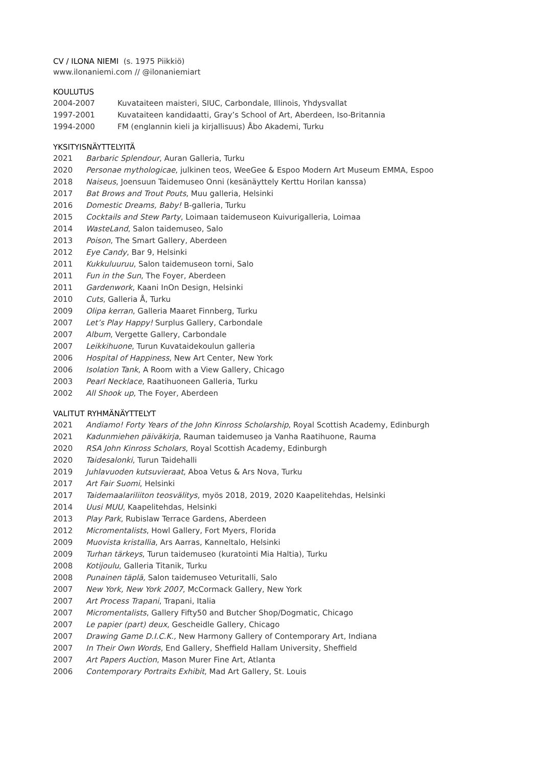CV / ILONA NIEMI (s. 1975 Piikkiö)
www.ilonaniemi.com // @ilonaniemiart
KOULUTUS
2004-2007 Kuvataiteen maisteri, SIUC, Carbondale, Illinois, Yhdysvallat
1997-2001 Kuvataiteen kandidaatti, Gray’s School of Art, Aberdeen, Iso-Britannia
1994-2000 FM (englannin kieli ja kirjallisuus) Åbo Akademi, Turku
YKSITYISNÄYTTELYITÄ
2021 Barbaric Splendour, Auran Galleria, Turku
2020 Personae mythologicae, julkinen teos, WeeGee & Espoo Modern Art Museum EMMA, Espoo
2018 Naiseus, Joensuun Taidemuseo Onni (kesänäyttely Kerttu Horilan kanssa)
2017 Bat Brows and Trout Pouts, Muu galleria, Helsinki
2016 Domestic Dreams, Baby! B-galleria, Turku
2015 Cocktails and Stew Party, Loimaan taidemuseon Kuivurigalleria, Loimaa
2014 WasteLand, Salon taidemuseo, Salo
2013 Poison, The Smart Gallery, Aberdeen
2012 Eye Candy, Bar 9, Helsinki
2011 Kukkuluuruu, Salon taidemuseon torni, Salo
2011 Fun in the Sun, The Foyer, Aberdeen
2011 Gardenwork, Kaani InOn Design, Helsinki
2010 Cuts, Galleria Å, Turku
2009 Olipa kerran, Galleria Maaret Finnberg, Turku
2007 Let’s Play Happy! Surplus Gallery, Carbondale
2007 Album, Vergette Gallery, Carbondale
2007 Leikkihuone, Turun Kuvataidekoulun galleria
2006 Hospital of Happiness, New Art Center, New York
2006 Isolation Tank, A Room with a View Gallery, Chicago
2003 Pearl Necklace, Raatihuoneen Galleria, Turku
2002 All Shook up, The Foyer, Aberdeen
VALITUT RYHMÄNÄYTTELYT
2021 Andiamo! Forty Years of the John Kinross Scholarship, Royal Scottish Academy, Edinburgh
2021 Kadunmiehen päiväkirja, Rauman taidemuseo ja Vanha Raatihuone, Rauma
2020 RSA John Kinross Scholars, Royal Scottish Academy, Edinburgh
2020 Taidesalonki, Turun Taidehalli
2019 Juhlavuoden kutsuvieraat, Aboa Vetus & Ars Nova, Turku
2017 Art Fair Suomi, Helsinki
2017 Taidemaalariliiton teosvälitys, myös 2018, 2019, 2020 Kaapelitehdas, Helsinki
2014 Uusi MUU, Kaapelitehdas, Helsinki
2013 Play Park, Rubislaw Terrace Gardens, Aberdeen
2012 Micromentalists, Howl Gallery, Fort Myers, Florida
2009 Muovista kristallia, Ars Aarras, Kanneltalo, Helsinki
2009 Turhan tärkeys, Turun taidemuseo (kuratointi Mia Haltia), Turku
2008 Kotijoulu, Galleria Titanik, Turku
2008 Punainen täplä, Salon taidemuseo Veturitalli, Salo
2007 New York, New York 2007, McCormack Gallery, New York
2007 Art Process Trapani, Trapani, Italia
2007 Micromentalists, Gallery Fifty50 and Butcher Shop/Dogmatic, Chicago
2007 Le papier (part) deux, Gescheidle Gallery, Chicago
2007 Drawing Game D.I.C.K., New Harmony Gallery of Contemporary Art, Indiana
2007 In Their Own Words, End Gallery, Sheffield Hallam University, Sheffield
2007 Art Papers Auction, Mason Murer Fine Art, Atlanta
2006 Contemporary Portraits Exhibit, Mad Art Gallery, St. Louis